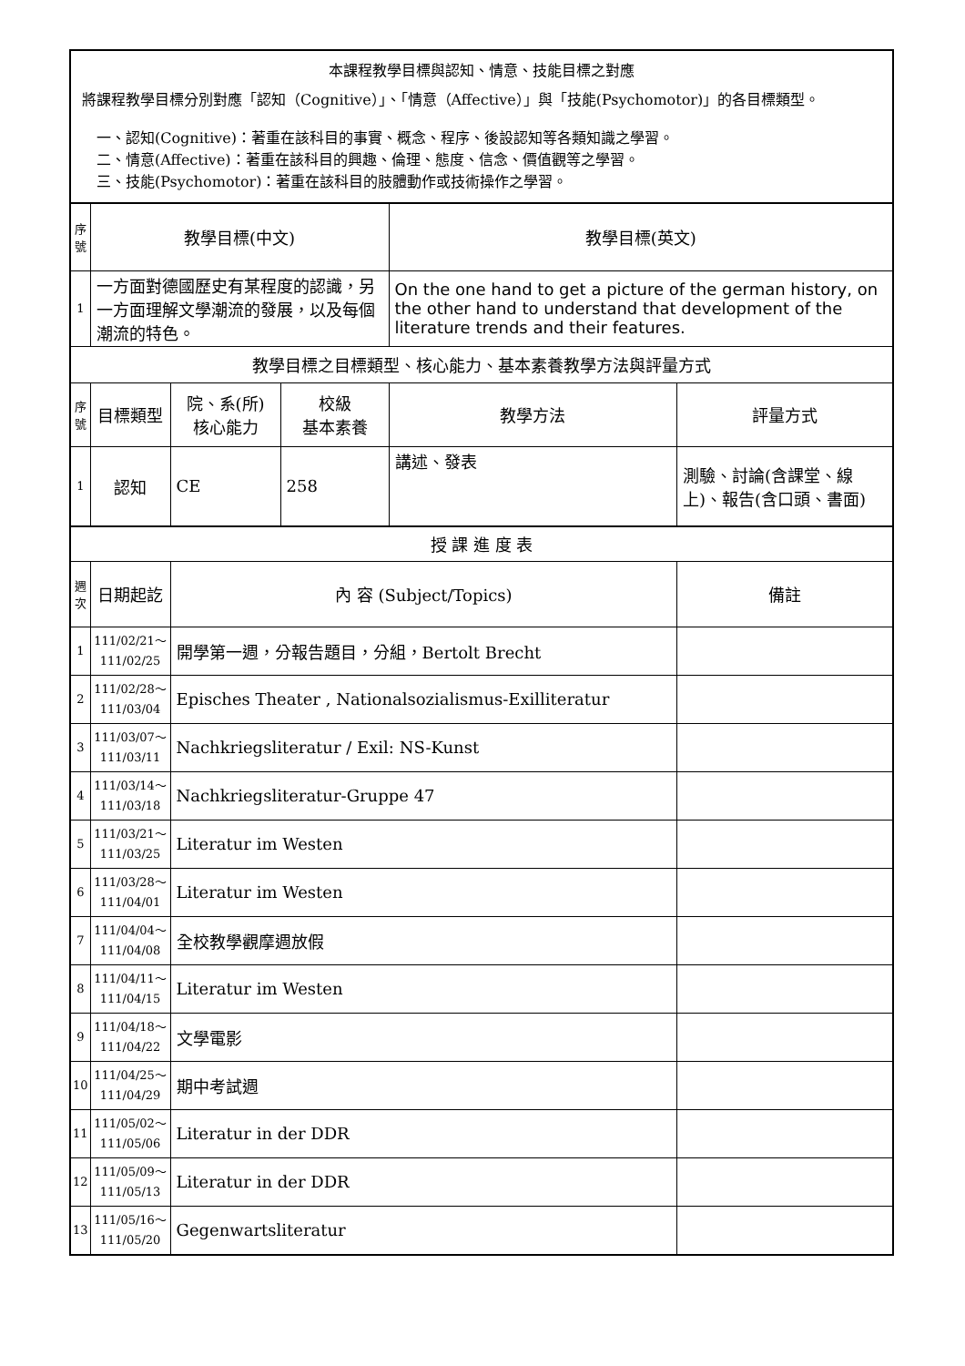| 本課程教學目標與認知、情意、技能目標之對應 將課程教學目標分別對應「認知（Cognitive）」、「情意（Affective）」與「技能(Psychomotor)」的各目標類型。 一、認知(Cognitive)：著重在該科目的事實、概念、程序、後設認知等各類知識之學習。 二、情意(Affective)：著重在該科目的興趣、倫理、態度、信念、價值觀等之學習。 三、技能(Psychomotor)：著重在該科目的肢體動作或技術操作之學習。 | | | | | |
| 序號 | 教學目標(中文) | | | 教學目標(英文) | |
| 1 | 一方面對德國歷史有某程度的認識，另一方面理解文學潮流的發展，以及每個潮流的特色。 | | | On the one hand to get a picture of the german history, on the other hand to understand that development of the literature trends and their features. | |
| 教學目標之目標類型、核心能力、基本素養教學方法與評量方式 | | | | | |
| 序號 | 目標類型 | 院、系(所) 核心能力 | 校級 基本素養 | 教學方法 | 評量方式 |
| 1 | 認知 | CE | 258 | 講述、發表 | 測驗、討論(含課堂、線上)、報告(含口頭、書面) |
| 授 課 進 度 表 | | | | | |
| 週次 | 日期起訖 | 內 容 (Subject/Topics) | | | 備註 |
| 1 | 111/02/21～ 111/02/25 | 開學第一週，分報告題目，分組，Bertolt Brecht | | | |
| 2 | 111/02/28～ 111/03/04 | Episches Theater , Nationalsozialismus-Exilliteratur | | | |
| 3 | 111/03/07～ 111/03/11 | Nachkriegsliteratur / Exil: NS-Kunst | | | |
| 4 | 111/03/14～ 111/03/18 | Nachkriegsliteratur-Gruppe 47 | | | |
| 5 | 111/03/21～ 111/03/25 | Literatur im Westen | | | |
| 6 | 111/03/28～ 111/04/01 | Literatur im Westen | | | |
| 7 | 111/04/04～ 111/04/08 | 全校教學觀摩週放假 | | | |
| 8 | 111/04/11～ 111/04/15 | Literatur im Westen | | | |
| 9 | 111/04/18～ 111/04/22 | 文學電影 | | | |
| 10 | 111/04/25～ 111/04/29 | 期中考試週 | | | |
| 11 | 111/05/02～ 111/05/06 | Literatur in der DDR | | | |
| 12 | 111/05/09～ 111/05/13 | Literatur in der DDR | | | |
| 13 | 111/05/16～ 111/05/20 | Gegenwartsliteratur | | | |